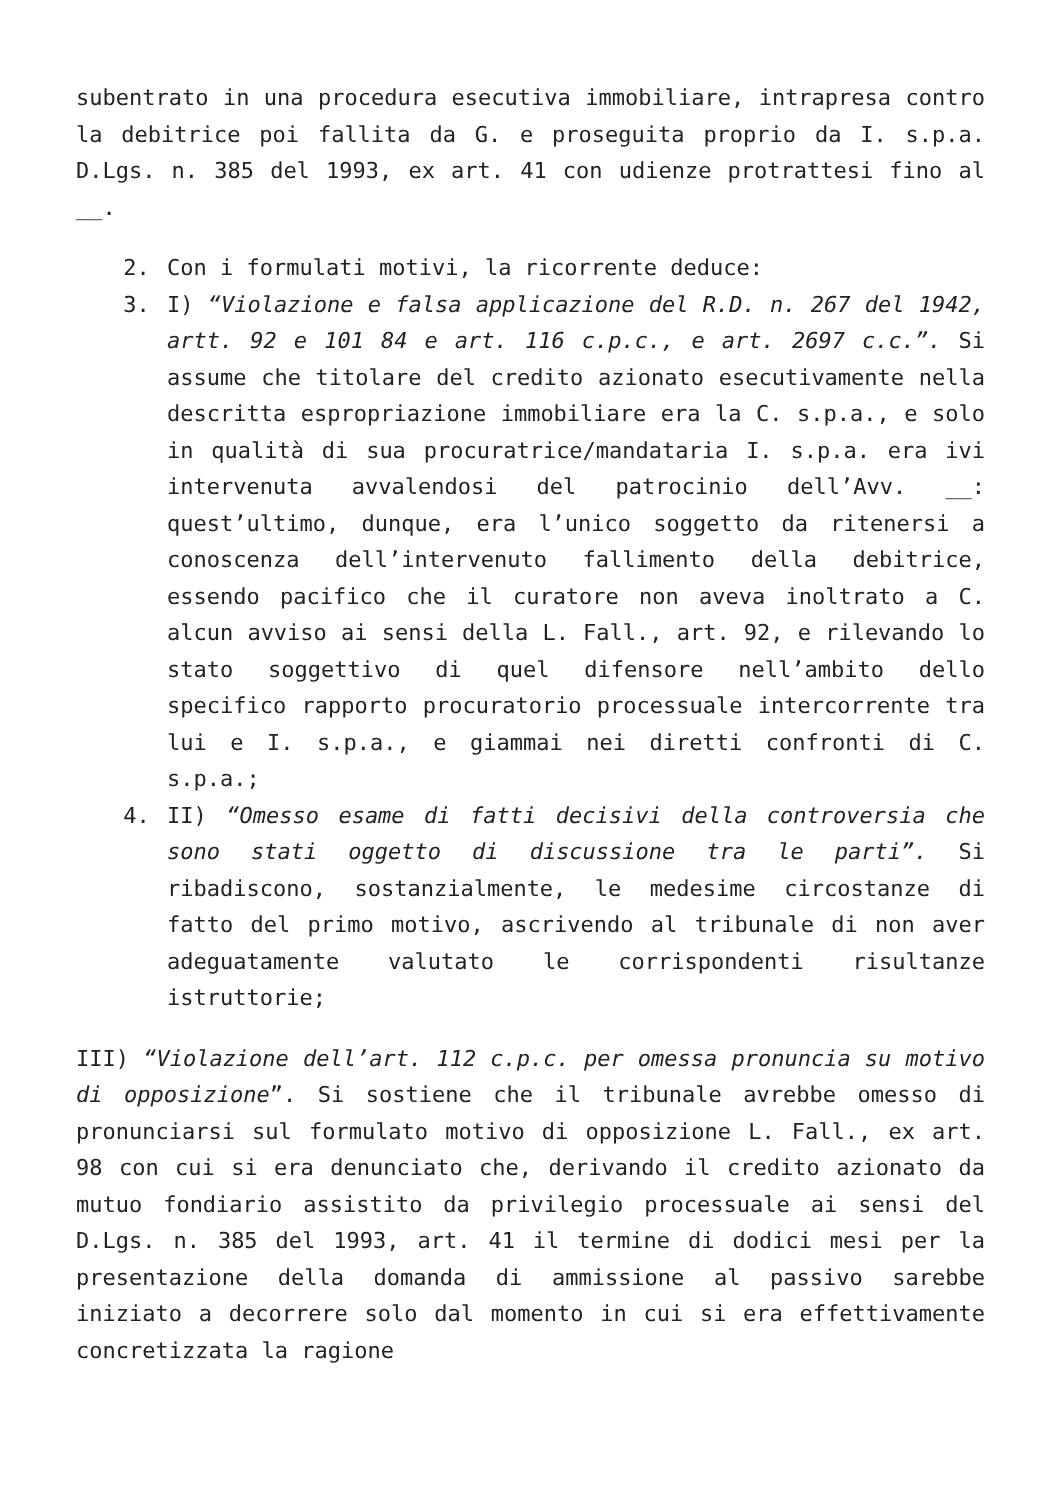subentrato in una procedura esecutiva immobiliare, intrapresa contro la debitrice poi fallita da G. e proseguita proprio da I. s.p.a. D.Lgs. n. 385 del 1993, ex art. 41 con udienze protrattesi fino al __.
2. Con i formulati motivi, la ricorrente deduce:
3. I) “Violazione e falsa applicazione del R.D. n. 267 del 1942, artt. 92 e 101 84 e art. 116 c.p.c., e art. 2697 c.c.”. Si assume che titolare del credito azionato esecutivamente nella descritta espropriazione immobiliare era la C. s.p.a., e solo in qualità di sua procuratrice/mandataria I. s.p.a. era ivi intervenuta avvalendosi del patrocinio dell’Avv. __: quest’ultimo, dunque, era l’unico soggetto da ritenersi a conoscenza dell’intervenuto fallimento della debitrice, essendo pacifico che il curatore non aveva inoltrato a C. alcun avviso ai sensi della L. Fall., art. 92, e rilevando lo stato soggettivo di quel difensore nell’ambito dello specifico rapporto procuratorio processuale intercorrente tra lui e I. s.p.a., e giammai nei diretti confronti di C. s.p.a.;
4. II) “Omesso esame di fatti decisivi della controversia che sono stati oggetto di discussione tra le parti”. Si ribadiscono, sostanzialmente, le medesime circostanze di fatto del primo motivo, ascrivendo al tribunale di non aver adeguatamente valutato le corrispondenti risultanze istruttorie;
III) “Violazione dell’art. 112 c.p.c. per omessa pronuncia su motivo di opposizione”. Si sostiene che il tribunale avrebbe omesso di pronunciarsi sul formulato motivo di opposizione L. Fall., ex art. 98 con cui si era denunciato che, derivando il credito azionato da mutuo fondiario assistito da privilegio processuale ai sensi del D.Lgs. n. 385 del 1993, art. 41 il termine di dodici mesi per la presentazione della domanda di ammissione al passivo sarebbe iniziato a decorrere solo dal momento in cui si era effettivamente concretizzata la ragione